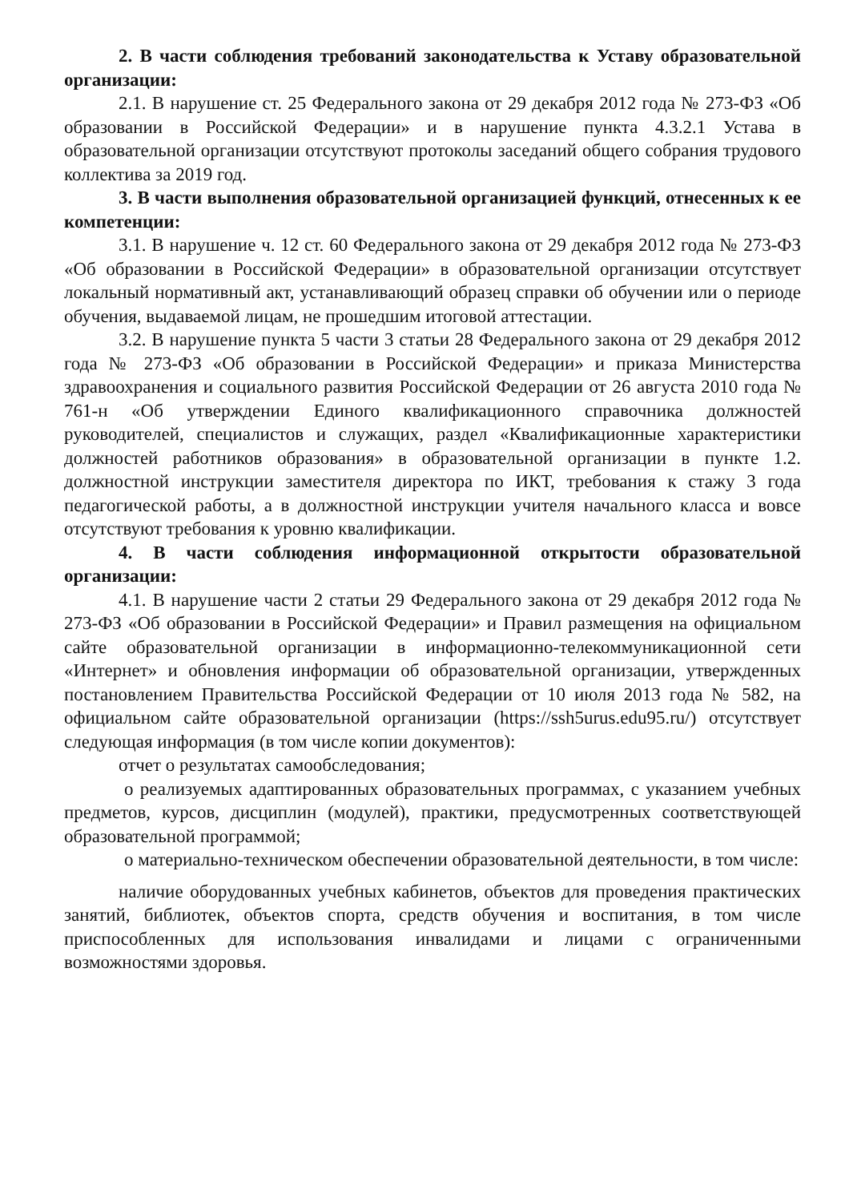2. В части соблюдения требований законодательства к Уставу образовательной организации:
2.1. В нарушение ст. 25 Федерального закона от 29 декабря 2012 года № 273-ФЗ «Об образовании в Российской Федерации» и в нарушение пункта 4.3.2.1 Устава в образовательной организации отсутствуют протоколы заседаний общего собрания трудового коллектива за 2019 год.
3. В части выполнения образовательной организацией функций, отнесенных к ее компетенции:
3.1. В нарушение ч. 12 ст. 60 Федерального закона от 29 декабря 2012 года № 273-ФЗ «Об образовании в Российской Федерации» в образовательной организации отсутствует локальный нормативный акт, устанавливающий образец справки об обучении или о периоде обучения, выдаваемой лицам, не прошедшим итоговой аттестации.
3.2. В нарушение пункта 5 части 3 статьи 28 Федерального закона от 29 декабря 2012 года № 273-ФЗ «Об образовании в Российской Федерации» и приказа Министерства здравоохранения и социального развития Российской Федерации от 26 августа 2010 года № 761-н «Об утверждении Единого квалификационного справочника должностей руководителей, специалистов и служащих, раздел «Квалификационные характеристики должностей работников образования» в образовательной организации в пункте 1.2. должностной инструкции заместителя директора по ИКТ, требования к стажу 3 года педагогической работы, а в должностной инструкции учителя начального класса и вовсе отсутствуют требования к уровню квалификации.
4. В части соблюдения информационной открытости образовательной организации:
4.1. В нарушение части 2 статьи 29 Федерального закона от 29 декабря 2012 года № 273-ФЗ «Об образовании в Российской Федерации» и Правил размещения на официальном сайте образовательной организации в информационно-телекоммуникационной сети «Интернет» и обновления информации об образовательной организации, утвержденных постановлением Правительства Российской Федерации от 10 июля 2013 года № 582, на официальном сайте образовательной организации (https://ssh5urus.edu95.ru/) отсутствует следующая информация (в том числе копии документов):
отчет о результатах самообследования;
о реализуемых адаптированных образовательных программах, с указанием учебных предметов, курсов, дисциплин (модулей), практики, предусмотренных соответствующей образовательной программой;
о материально-техническом обеспечении образовательной деятельности, в том числе:
наличие оборудованных учебных кабинетов, объектов для проведения практических занятий, библиотек, объектов спорта, средств обучения и воспитания, в том числе приспособленных для использования инвалидами и лицами с ограниченными возможностями здоровья.